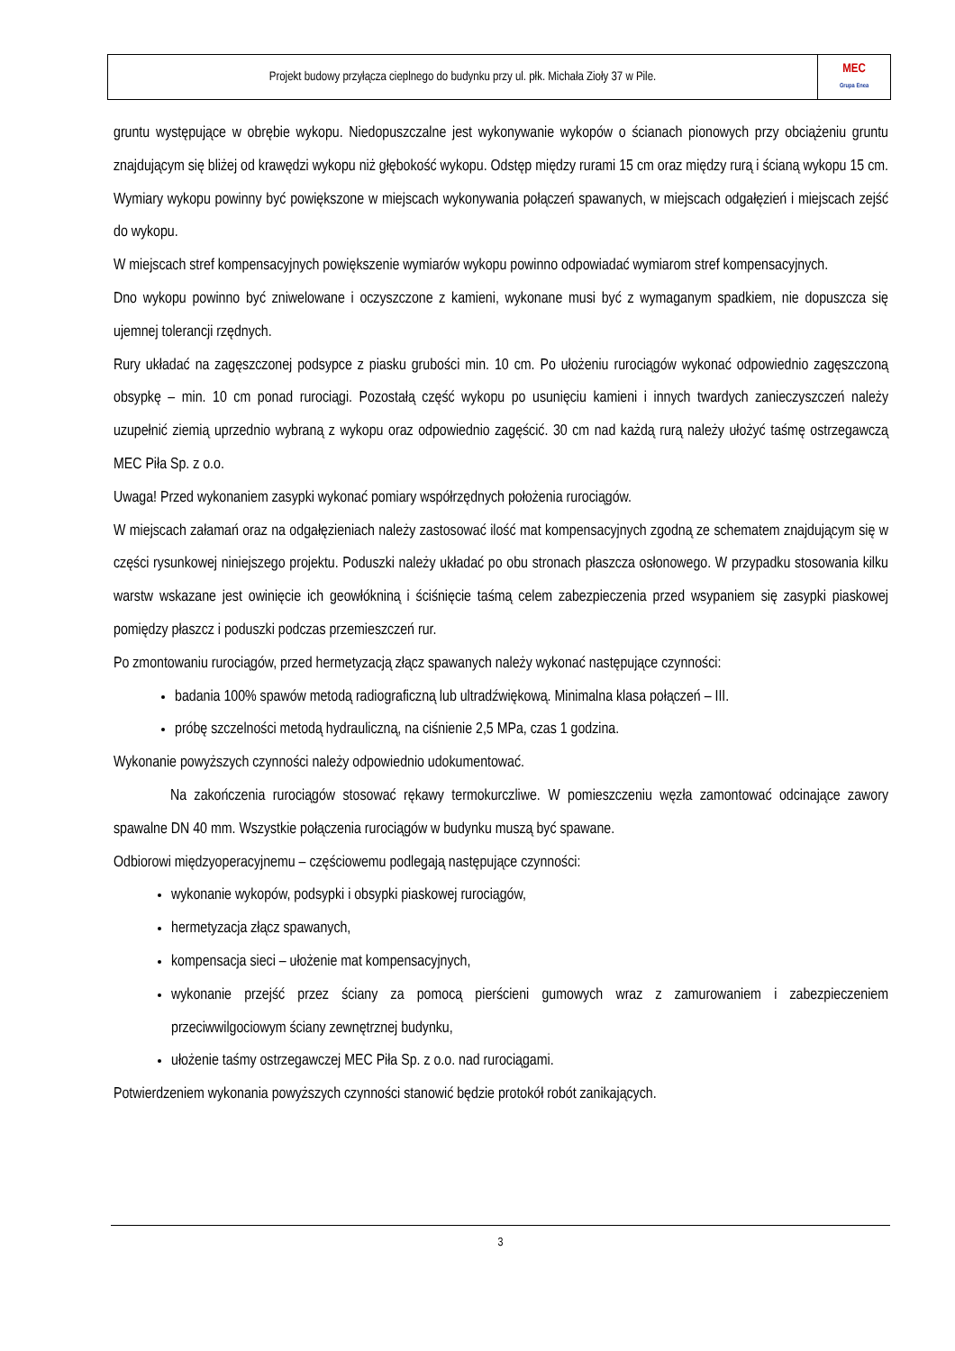| Projekt budowy przyłącza cieplnego do budynku przy ul. płk. Michała Zioły 37 w Pile. | MEC Grupa Enea |
gruntu występujące w obrębie wykopu. Niedopuszczalne jest wykonywanie wykopów o ścianach pionowych przy obciążeniu gruntu znajdującym się bliżej od krawędzi wykopu niż głębokość wykopu. Odstęp między rurami 15 cm oraz między rurą i ścianą wykopu 15 cm. Wymiary wykopu powinny być powiększone w miejscach wykonywania połączeń spawanych, w miejscach odgałęzień i miejscach zejść do wykopu.
W miejscach stref kompensacyjnych powiększenie wymiarów wykopu powinno odpowiadać wymiarom stref kompensacyjnych.
Dno wykopu powinno być zniwelowane i oczyszczone z kamieni, wykonane musi być z wymaganym spadkiem, nie dopuszcza się ujemnej tolerancji rzędnych.
Rury układać na zagęszczonej podsypce z piasku grubości min. 10 cm. Po ułożeniu rurociągów wykonać odpowiednio zagęszczoną obsypkę – min. 10 cm ponad rurociągi. Pozostałą część wykopu po usunięciu kamieni i innych twardych zanieczyszczeń należy uzupełnić ziemią uprzednio wybraną z wykopu oraz odpowiednio zagęścić. 30 cm nad każdą rurą należy ułożyć taśmę ostrzegawczą MEC Piła Sp. z o.o.
Uwaga! Przed wykonaniem zasypki wykonać pomiary współrzędnych położenia rurociągów.
W miejscach załamań oraz na odgałęzieniach należy zastosować ilość mat kompensacyjnych zgodną ze schematem znajdującym się w części rysunkowej niniejszego projektu. Poduszki należy układać po obu stronach płaszcza osłonowego. W przypadku stosowania kilku warstw wskazane jest owinięcie ich geowłókniną i ściśnięcie taśmą celem zabezpieczenia przed wsypaniem się zasypki piaskowej pomiędzy płaszcz i poduszki podczas przemieszczeń rur.
Po zmontowaniu rurociągów, przed hermetyzacją złącz spawanych należy wykonać następujące czynności:
badania 100% spawów metodą radiograficzną lub ultradźwiękową. Minimalna klasa połączeń – III.
próbę szczelności metodą hydrauliczną, na ciśnienie 2,5 MPa, czas 1 godzina.
Wykonanie powyższych czynności należy odpowiednio udokumentować.
Na zakończenia rurociągów stosować rękawy termokurczliwe. W pomieszczeniu węzła zamontować odcinające zawory spawalne DN 40 mm. Wszystkie połączenia rurociągów w budynku muszą być spawane.
Odbiorowi międzyoperacyjnemu – częściowemu podlegają następujące czynności:
wykonanie wykopów, podsypki i obsypki piaskowej rurociągów,
hermetyzacja złącz spawanych,
kompensacja sieci – ułożenie mat kompensacyjnych,
wykonanie przejść przez ściany za pomocą pierścieni gumowych wraz z zamurowaniem i zabezpieczeniem przeciwwilgociowym ściany zewnętrznej budynku,
ułożenie taśmy ostrzegawczej MEC Piła Sp. z o.o. nad rurociągami.
Potwierdzeniem wykonania powyższych czynności stanowić będzie protokół robót zanikających.
3